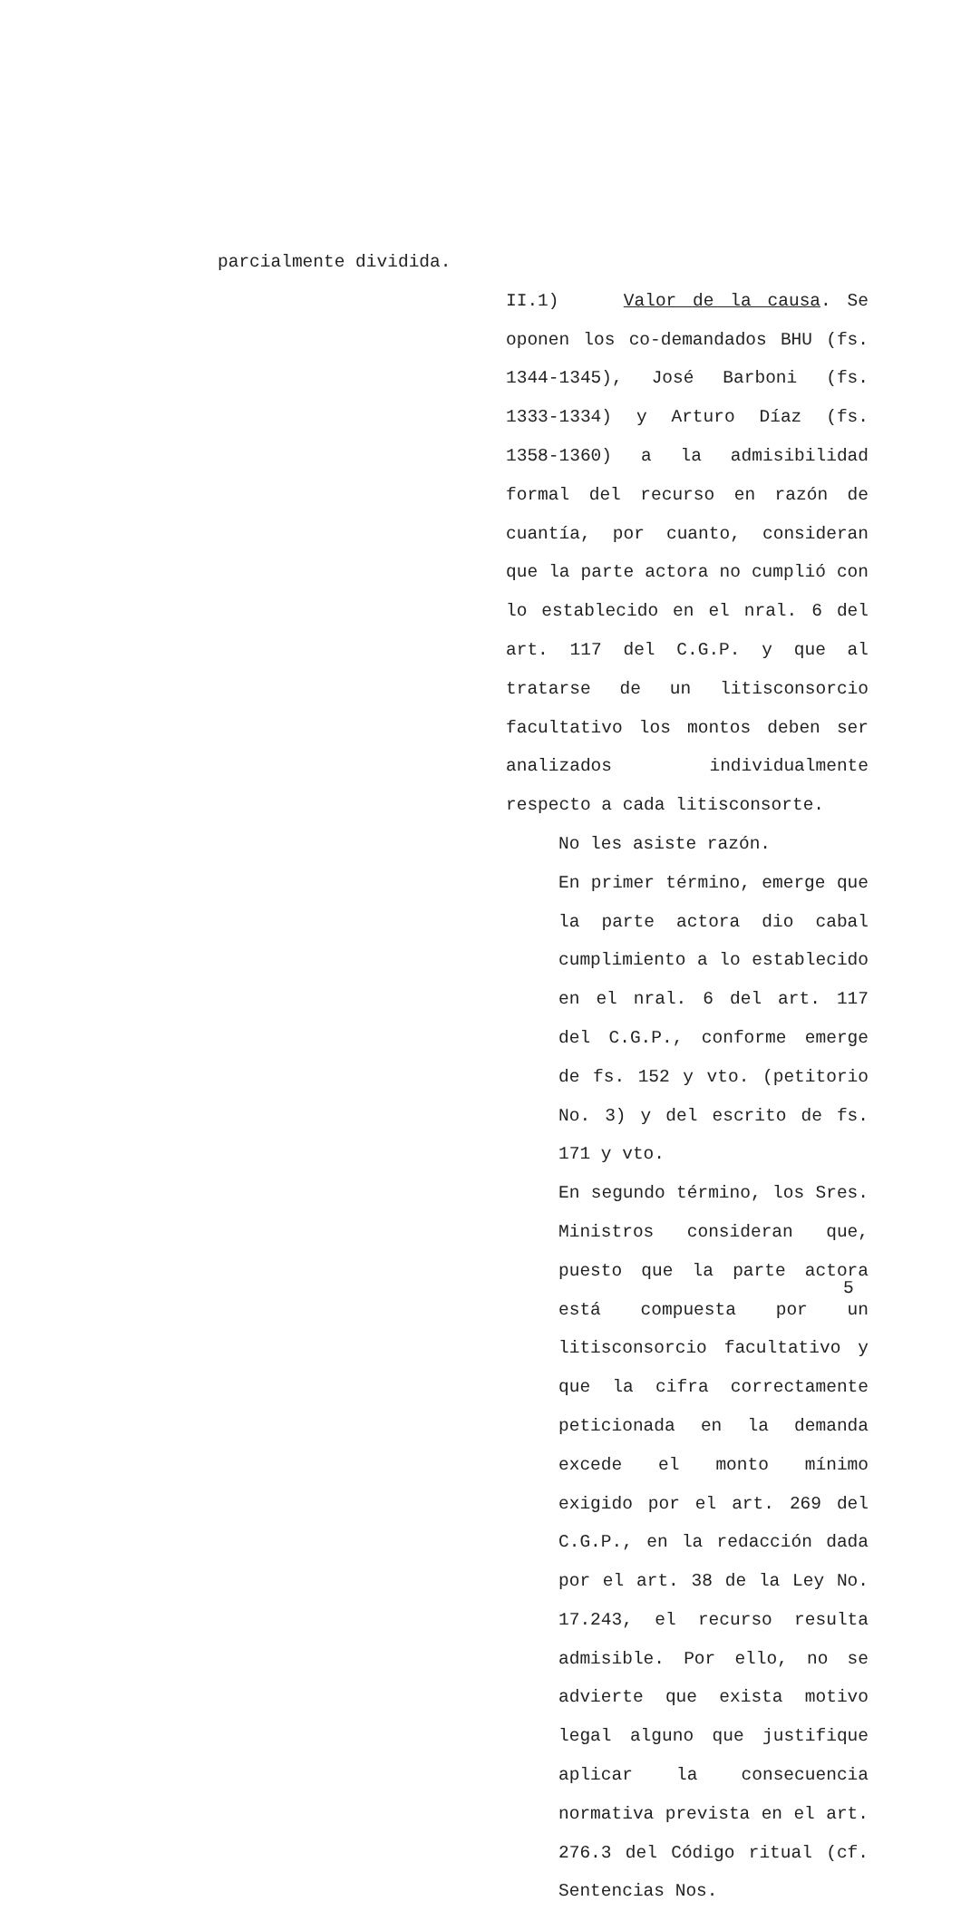parcialmente dividida.
II.1) Valor de la causa. Se oponen los co-demandados BHU (fs. 1344-1345), José Barboni (fs. 1333-1334) y Arturo Díaz (fs. 1358-1360) a la admisibilidad formal del recurso en razón de cuantía, por cuanto, consideran que la parte actora no cumplió con lo establecido en el nral. 6 del art. 117 del C.G.P. y que al tratarse de un litisconsorcio facultativo los montos deben ser analizados individualmente respecto a cada litisconsorte.
No les asiste razón.
En primer término, emerge que la parte actora dio cabal cumplimiento a lo establecido en el nral. 6 del art. 117 del C.G.P., conforme emerge de fs. 152 y vto. (petitorio No. 3) y del escrito de fs. 171 y vto.
En segundo término, los Sres. Ministros consideran que, puesto que la parte actora está compuesta por un litisconsorcio facultativo y que la cifra correctamente peticionada en la demanda excede el monto mínimo exigido por el art. 269 del C.G.P., en la redacción dada por el art. 38 de la Ley No. 17.243, el recurso resulta admisible. Por ello, no se advierte que exista motivo legal alguno que justifique aplicar la consecuencia normativa prevista en el art. 276.3 del Código ritual (cf. Sentencias Nos.
5